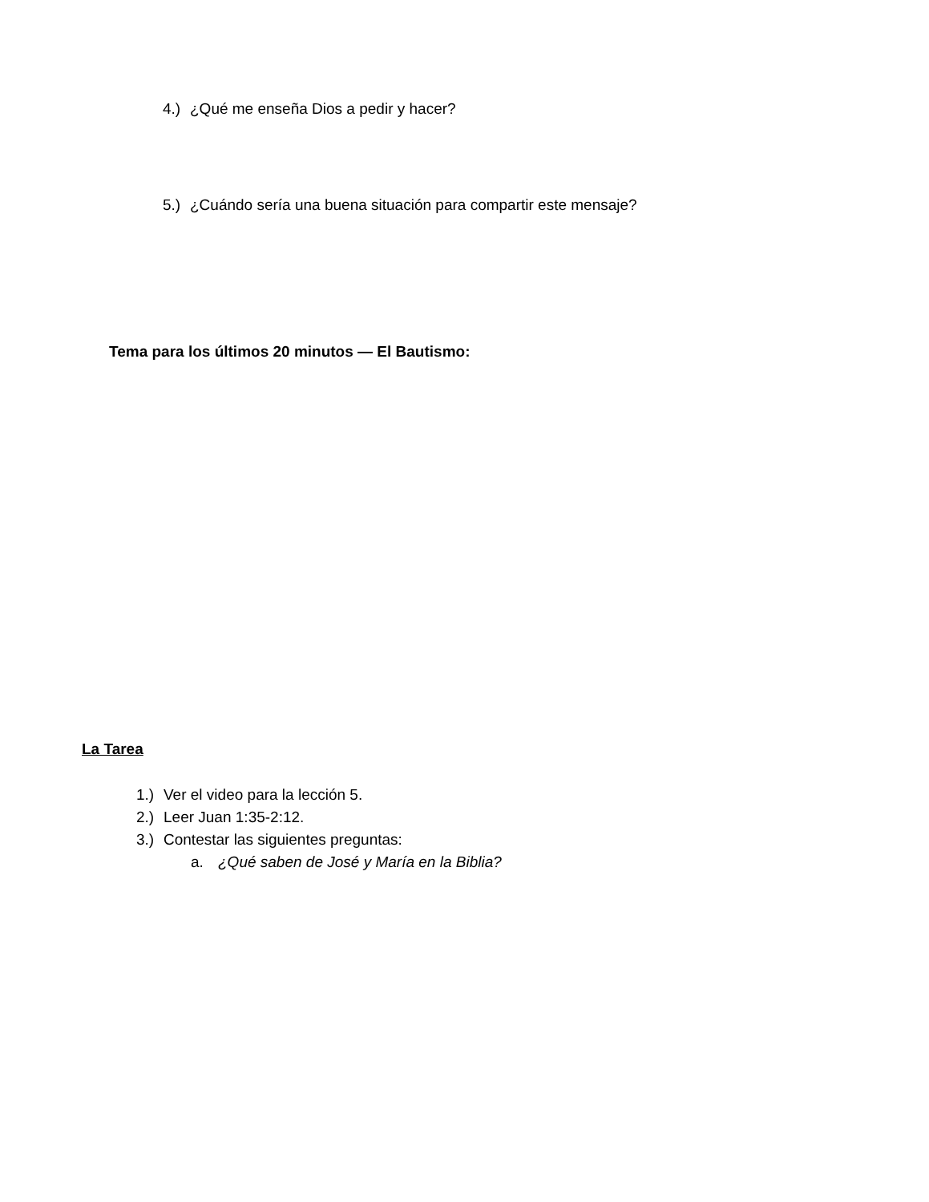4.) ¿Qué me enseña Dios a pedir y hacer?
5.) ¿Cuándo sería una buena situación para compartir este mensaje?
Tema para los últimos 20 minutos — El Bautismo:
La Tarea
1.) Ver el video para la lección 5.
2.) Leer Juan 1:35-2:12.
3.) Contestar las siguientes preguntas:
a. ¿Qué saben de José y María en la Biblia?